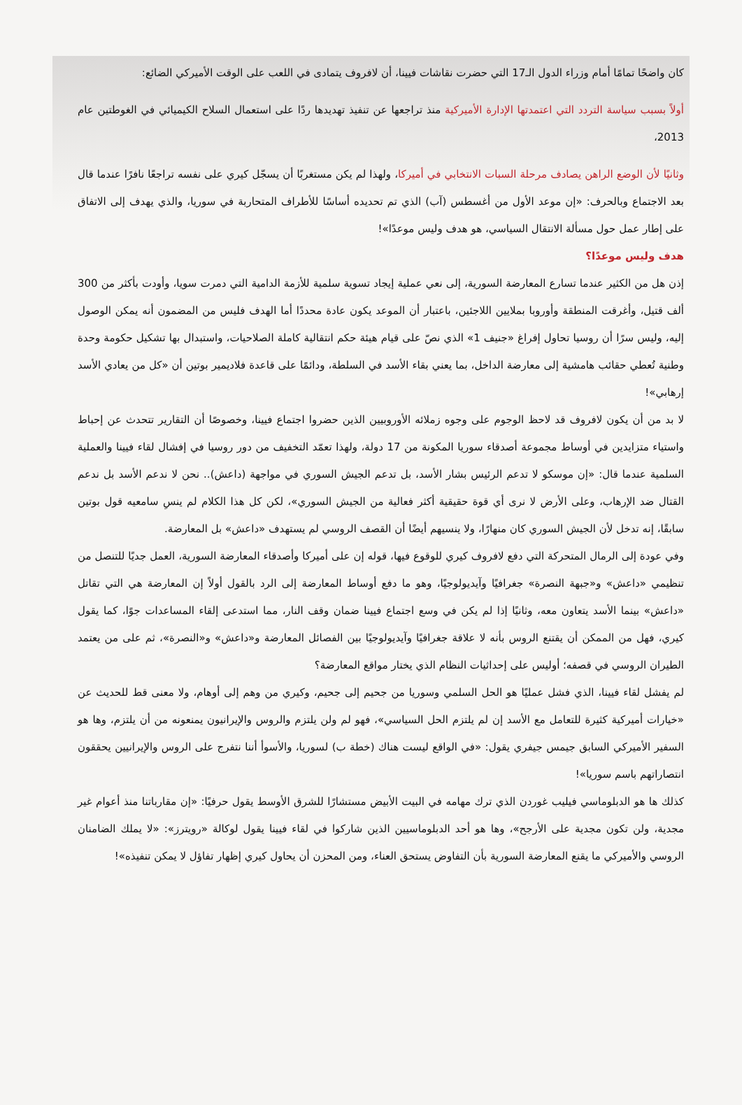كان واضحًا تمامًا أمام وزراء الدول الـ17 التي حضرت نقاشات فيينا، أن لافروف يتمادى في اللعب على الوقت الأميركي الضائع:
أولاً بسبب سياسة التردد التي اعتمدتها الإدارة الأميركية منذ تراجعها عن تنفيذ تهديدها ردًا على استعمال السلاح الكيميائي في الغوطتين عام 2013،
وثانيًا لأن الوضع الراهن يصادف مرحلة السبات الانتخابي في أميركا، ولهذا لم يكن مستغربًا أن يسجّل كيري على نفسه تراجعًا نافرًا عندما قال بعد الاجتماع وبالحرف: «إن موعد الأول من أغسطس (آب) الذي تم تحديده أساسًا للأطراف المتحاربة في سوريا، والذي يهدف إلى الاتفاق على إطار عمل حول مسألة الانتقال السياسي، هو هدف وليس موعدًا»!
هدف وليس موعدًا؟
إذن هل من الكثير عندما تسارع المعارضة السورية، إلى نعي عملية إيجاد تسوية سلمية للأزمة الدامية التي دمرت سويا، وأودت بأكثر من 300 ألف قتيل، وأغرقت المنطقة وأوروبا بملايين اللاجئين، باعتبار أن الموعد يكون عادة محددًا أما الهدف فليس من المضمون أنه يمكن الوصول إليه، وليس سرًا أن روسيا تحاول إفراغ «جنيف 1» الذي نصّ على قيام هيئة حكم انتقالية كاملة الصلاحيات، واستبدال بها تشكيل حكومة وحدة وطنية تُعطي حقائب هامشية إلى معارضة الداخل، بما يعني بقاء الأسد في السلطة، ودائمًا على قاعدة فلاديمير بوتين أن «كل من يعادي الأسد إرهابي»!
لا بد من أن يكون لافروف قد لاحظ الوجوم على وجوه زملائه الأوروبيين الذين حضروا اجتماع فيينا، وخصوصًا أن التقارير تتحدث عن إحباط واستياء متزايدين في أوساط مجموعة أصدقاء سوريا المكونة من 17 دولة، ولهذا تعمّد التخفيف من دور روسيا في إفشال لقاء فيينا والعملية السلمية عندما قال: «إن موسكو لا تدعم الرئيس بشار الأسد، بل تدعم الجيش السوري في مواجهة (داعش).. نحن لا ندعم الأسد بل ندعم القتال ضد الإرهاب، وعلى الأرض لا نرى أي قوة حقيقية أكثر فعالية من الجيش السوري»، لكن كل هذا الكلام لم ينسِ سامعيه قول بوتين سابقًا، إنه تدخل لأن الجيش السوري كان منهارًا، ولا ينسيهم أيضًا أن القصف الروسي لم يستهدف «داعش» بل المعارضة.
وفي عودة إلى الرمال المتحركة التي دفع لافروف كيري للوقوع فيها، قوله إن على أميركا وأصدقاء المعارضة السورية، العمل جديًا للتنصل من تنظيمي «داعش» و«جبهة النصرة» جغرافيًا وآيديولوجيًا، وهو ما دفع أوساط المعارضة إلى الرد بالقول أولاً إن المعارضة هي التي تقاتل «داعش» بينما الأسد يتعاون معه، وثانيًا إذا لم يكن في وسع اجتماع فيينا ضمان وقف النار، مما استدعى إلقاء المساعدات جوًا، كما يقول كيري، فهل من الممكن أن يقتنع الروس بأنه لا علاقة جغرافيًا وآيديولوجيًا بين الفصائل المعارضة و«داعش» و«النصرة»، ثم على من يعتمد الطيران الروسي في قصفه؛ أوليس على إحداثيات النظام الذي يختار مواقع المعارضة؟
لم يفشل لقاء فيينا، الذي فشل عمليًا هو الحل السلمي وسوريا من جحيم إلى جحيم، وكيري من وهم إلى أوهام، ولا معنى قط للحديث عن «خيارات أميركية كثيرة للتعامل مع الأسد إن لم يلتزم الحل السياسي»، فهو لم ولن يلتزم والروس والإيرانيون يمنعونه من أن يلتزم، وها هو السفير الأميركي السابق جيمس جيفري يقول: «في الواقع ليست هناك (خطة ب) لسوريا، والأسوأ أننا نتفرج على الروس والإيرانيين يحققون انتصاراتهم باسم سوريا»!
كذلك ها هو الدبلوماسي فيليب غوردن الذي ترك مهامه في البيت الأبيض مستشارًا للشرق الأوسط يقول حرفيًا: «إن مقارباتنا منذ أعوام غير مجدية، ولن تكون مجدية على الأرجح»، وها هو أحد الدبلوماسيين الذين شاركوا في لقاء فيينا يقول لوكالة «رويترز»: «لا يملك الضامنان الروسي والأميركي ما يقنع المعارضة السورية بأن التفاوض يستحق العناء، ومن المحزن أن يحاول كيري إظهار تفاؤل لا يمكن تنفيذه»!